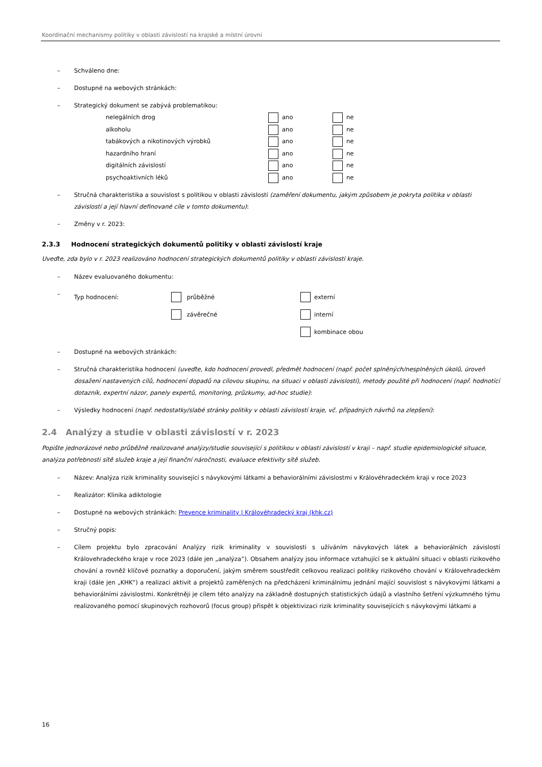Koordinační mechanismy politiky v oblasti závislostí na krajské a místní úrovni
– Schváleno dne:
– Dostupné na webových stránkách:
– Strategický dokument se zabývá problematikou:
| nelegálních drog | ano | ne |
| alkoholu | ano | ne |
| tabákových a nikotinových výrobků | ano | ne |
| hazardního hraní | ano | ne |
| digitálních závislostí | ano | ne |
| psychoaktivních léků | ano | ne |
– Stručná charakteristika a souvislost s politikou v oblasti závislostí (zaměření dokumentu, jakým způsobem je pokryta politika v oblasti závislostí a její hlavní definované cíle v tomto dokumentu):
– Změny v r. 2023:
2.3.3 Hodnocení strategických dokumentů politiky v oblasti závislostí kraje
Uveďte, zda bylo v r. 2023 realizováno hodnocení strategických dokumentů politiky v oblasti závislostí kraje.
– Název evaluovaného dokumentu:
–
| Typ hodnocení: | průběžné | externí |
| | závěrečné | interní |
| | | kombinace obou |
– Dostupné na webových stránkách:
– Stručná charakteristika hodnocení (uveďte, kdo hodnocení provedl, předmět hodnocení (např. počet splněných/nesplněných úkolů, úroveň dosažení nastavených cílů, hodnocení dopadů na cílovou skupinu, na situaci v oblasti závislostí), metody použité při hodnocení (např. hodnotící dotazník, expertní názor, panely expertů, monitoring, průzkumy, ad-hoc studie):
– Výsledky hodnocení (např. nedostatky/slabé stránky politiky v oblasti závislostí kraje, vč. případných návrhů na zlepšení):
2.4 Analýzy a studie v oblasti závislostí v r. 2023
Popište jednorázové nebo průběžně realizované analýzy/studie související s politikou v oblasti závislostí v kraji – např. studie epidemiologické situace, analýza potřebnosti sítě služeb kraje a její finanční náročnosti, evaluace efektivity sítě služeb.
– Název: Analýza rizik kriminality související s návykovými látkami a behaviorálními závislostmi v Královéhradeckém kraji v roce 2023
– Realizátor: Klinika adiktologie
– Dostupné na webových stránkách: Prevence kriminality | Královéhradecký kraj (khk.cz)
– Stručný popis:
– Cílem projektu bylo zpracování Analýzy rizik kriminality v souvislosti s užíváním návykových látek a behaviorálních závislostí Královehradeckého kraje v roce 2023 (dále jen „analýza“). Obsahem analýzy jsou informace vztahující se k aktuální situaci v oblasti rizikového chování a rovněž klíčové poznatky a doporučení, jakým směrem soustředit celkovou realizaci politiky rizikového chování v Královehradeckém kraji (dále jen „KHK“) a realizaci aktivit a projektů zaměřených na předcházení kriminálnímu jednání mající souvislost s návykovými látkami a behaviorálními závislostmi. Konkrétněji je cílem této analýzy na základně dostupných statistických údajů a vlastního šetření výzkumného týmu realizovaného pomocí skupinových rozhovorů (focus group) přispět k objektivizaci rizik kriminality souvisejících s návykovými látkami a
16